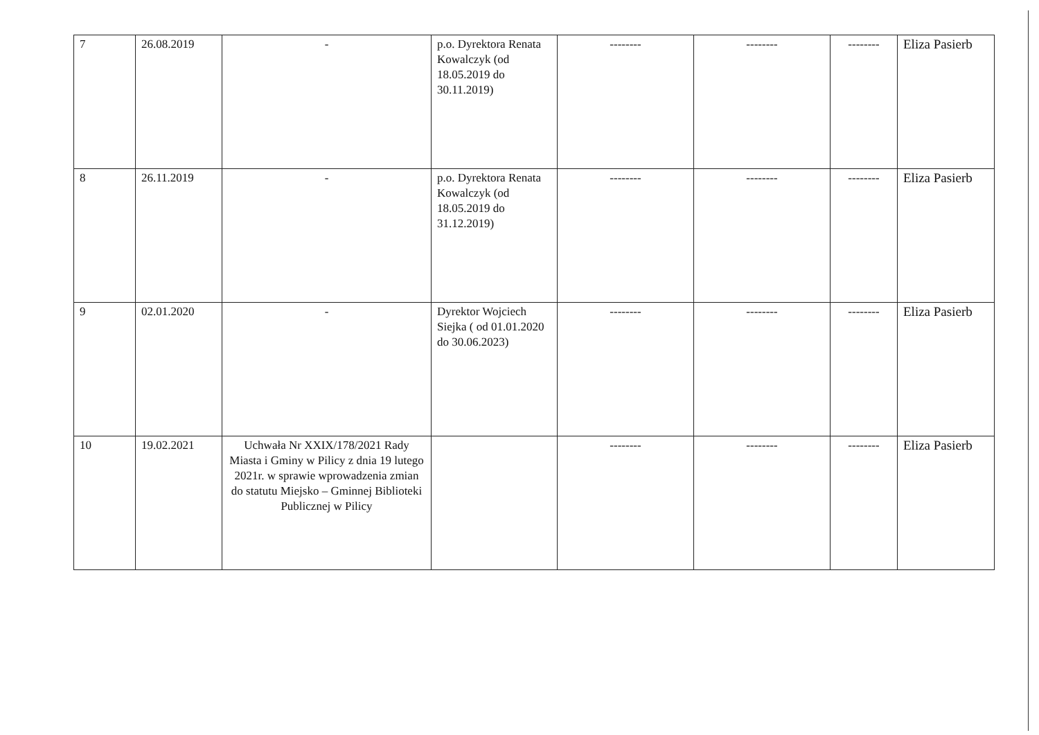| 7 | 26.08.2019 | - | p.o. Dyrektora Renata Kowalczyk (od 18.05.2019 do 30.11.2019) | -------- | -------- | -------- | Eliza Pasierb |
| 8 | 26.11.2019 | - | p.o. Dyrektora Renata Kowalczyk (od 18.05.2019 do 31.12.2019) | -------- | -------- | -------- | Eliza Pasierb |
| 9 | 02.01.2020 | - | Dyrektor Wojciech Siejka ( od 01.01.2020 do 30.06.2023) | -------- | -------- | -------- | Eliza Pasierb |
| 10 | 19.02.2021 | Uchwała Nr XXIX/178/2021 Rady Miasta i Gminy w Pilicy z dnia 19 lutego 2021r. w sprawie wprowadzenia zmian do statutu Miejsko – Gminnej Biblioteki Publicznej w Pilicy | | -------- | -------- | -------- | Eliza Pasierb |